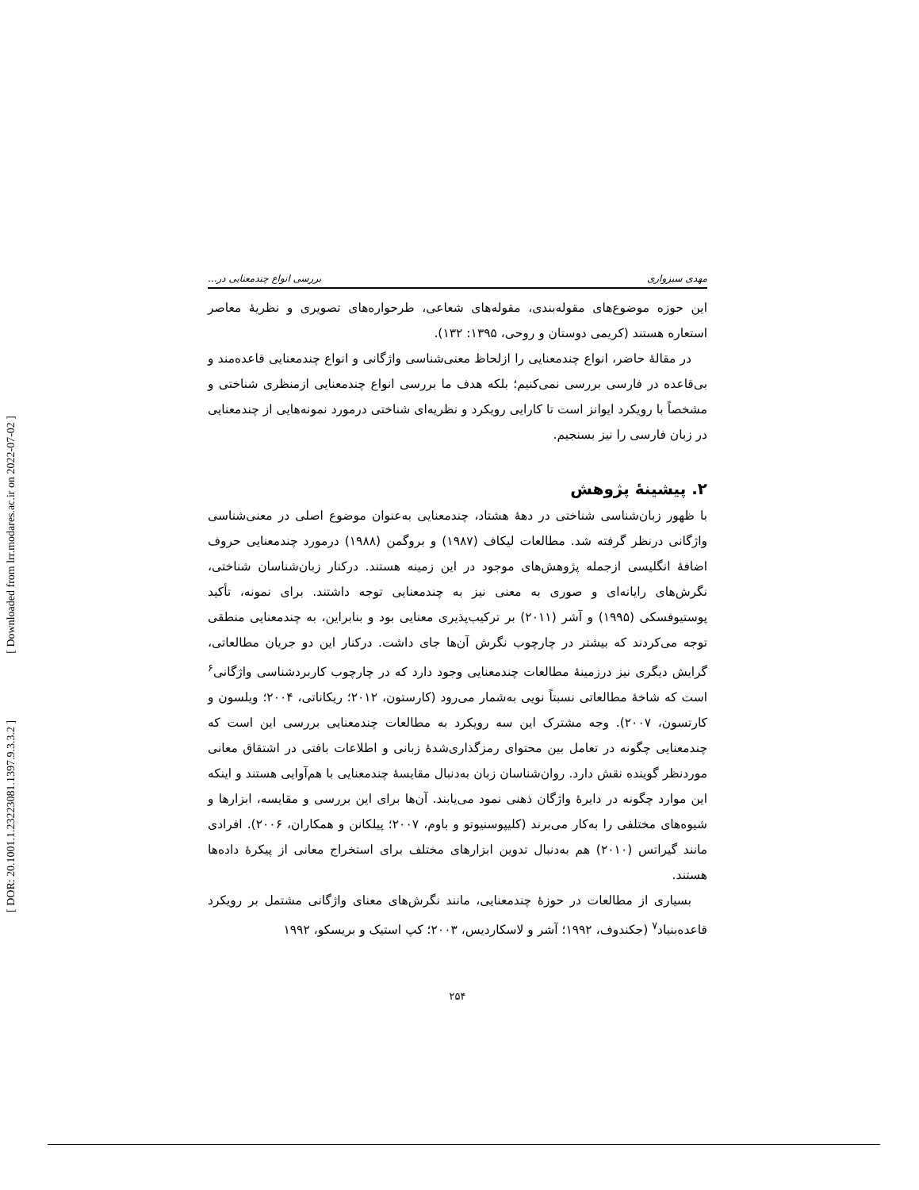[ DOR: 20.1001.1.23223081.1397.9.3.3.2 ] [ Downloaded from lrr.modares.ac.ir on 2022-07-02 ]
مهدی سبزواری بررسی انواع چندمعنایی در...
این حوزه موضوع‌های مقوله‌بندی، مقوله‌های شعاعی، طرحواره‌های تصویری و نظریهٔ معاصر استعاره هستند (کریمی دوستان و روحی، ۱۳۹۵: ۱۳۲).
در مقالهٔ حاضر، انواع چندمعنایی را ازلحاظ معنی‌شناسی واژگانی و انواع چندمعنایی قاعده‌مند و بی‌قاعده در فارسی بررسی نمی‌کنیم؛ بلکه هدف ما بررسی انواع چندمعنایی ازمنظری شناختی و مشخصاً با رویکرد ایوانز است تا کارایی رویکرد و نظریه‌ای شناختی درمورد نمونه‌هایی از چندمعنایی در زبان فارسی را نیز بسنجیم.
۲. پیشینهٔ پژوهش
با ظهور زبان‌شناسی شناختی در دههٔ هشتاد، چندمعنایی به‌عنوان موضوع اصلی در معنی‌شناسی واژگانی درنظر گرفته شد. مطالعات لیکاف (۱۹۸۷) و بروگمن (۱۹۸۸) درمورد چندمعنایی حروف اضافهٔ انگلیسی ازجمله پژوهش‌های موجود در این زمینه هستند. درکنار زبان‌شناسان شناختی، نگرش‌های رایانه‌ای و صوری به معنی نیز به چندمعنایی توجه داشتند. برای نمونه، تأکید پوستیوفسکی (۱۹۹۵) و آشر (۲۰۱۱) بر ترکیب‌پذیری معنایی بود و بنابراین، به چندمعنایی منطقی توجه می‌کردند که بیشتر در چارچوب نگرش آن‌ها جای داشت. درکنار این دو جریان مطالعاتی، گرایش دیگری نیز درزمینهٔ مطالعات چندمعنایی وجود دارد که در چارچوب کاربردشناسی واژگانی<sup>۶</sup> است که شاخهٔ مطالعاتی نسبتاً نویی به‌شمار می‌رود (کارستون، ۲۰۱۲؛ ریکاناتی، ۲۰۰۴؛ ویلسون و کارتسون، ۲۰۰۷). وجه مشترک این سه رویکرد به مطالعات چندمعنایی بررسی این است که چندمعنایی چگونه در تعامل بین محتوای رمزگذاری‌شدهٔ زبانی و اطلاعات بافتی در اشتقاق معانی موردنظر گوینده نقش دارد. روان‌شناسان زبان به‌دنبال مقایسهٔ چندمعنایی با هم‌آوایی هستند و اینکه این موارد چگونه در دایرهٔ واژگان ذهنی نمود می‌یابند. آن‌ها برای این بررسی و مقایسه، ابزارها و شیوه‌های مختلفی را به‌کار می‌برند (کلیپوسنیوتو و باوم، ۲۰۰۷؛ پیلکانن و همکاران، ۲۰۰۶). افرادی مانند گیراتس (۲۰۱۰) هم به‌دنبال تدوین ابزارهای مختلف برای استخراج معانی از پیکرهٔ داده‌ها هستند.
بسیاری از مطالعات در حوزهٔ چندمعنایی، مانند نگرش‌های معنای واژگانی مشتمل بر رویکرد قاعده‌بنیاد<sup>۷</sup> (جکندوف، ۱۹۹۲؛ آشر و لاسکاردیس، ۲۰۰۳؛ کپ استیک و بریسکو، ۱۹۹۲
۲۵۴